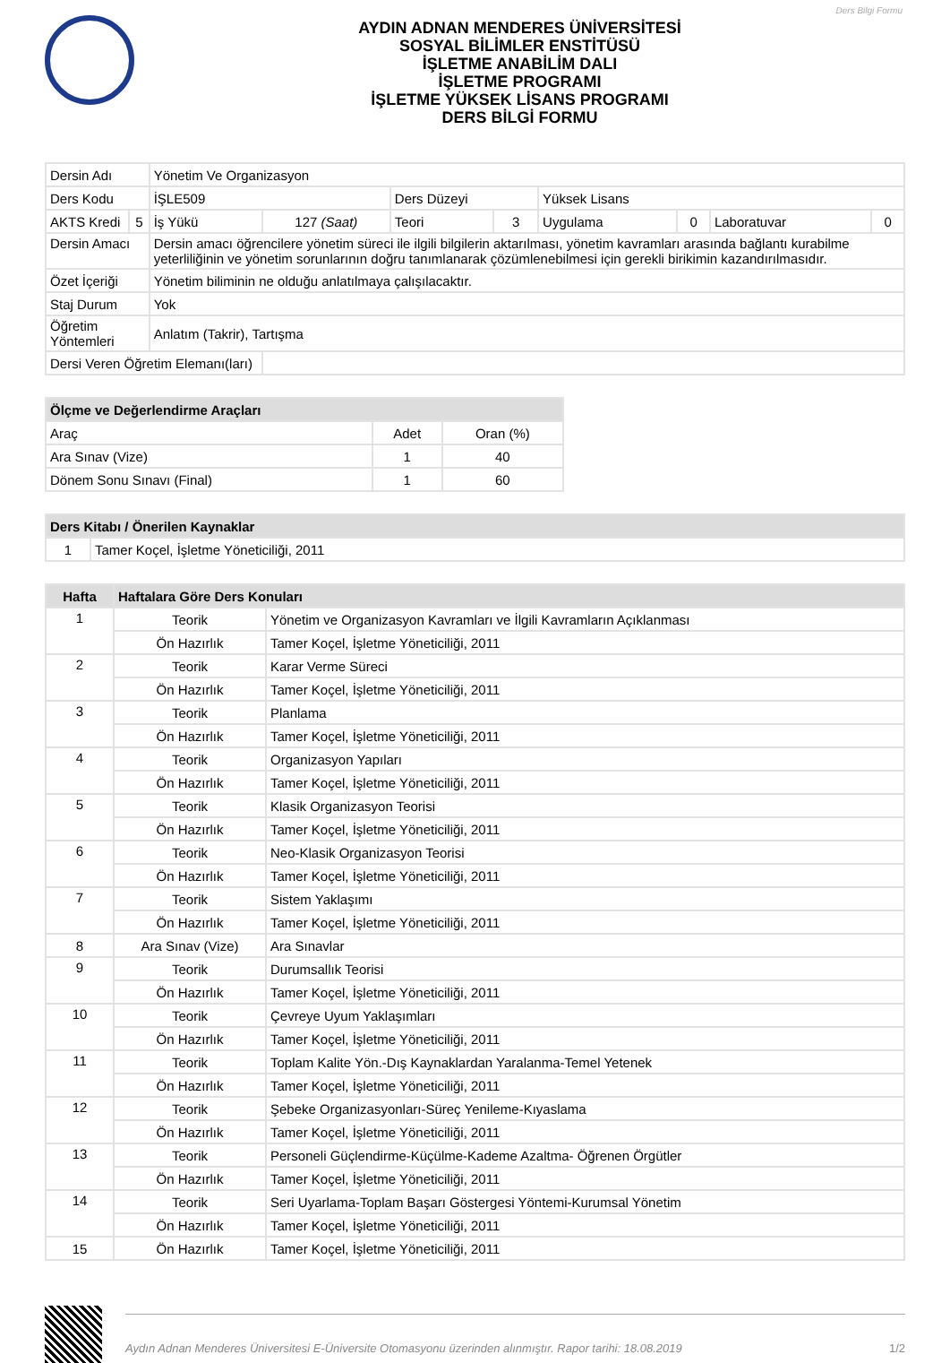Ders Bilgi Formu
AYDIN ADNAN MENDERES ÜNİVERSİTESİ
SOSYAL BİLİMLER ENSTİTÜSÜ
İŞLETME ANABİLİM DALI
İŞLETME PROGRAMI
İŞLETME YÜKSEK LİSANS PROGRAMI
DERS BİLGİ FORMU
| Dersin Adı | | Yönetim Ve Organizasyon | | | | | | | |
| Ders Kodu | | İŞLE509 | | Ders Düzeyi | | Yüksek Lisans | | | |
| AKTS Kredi | 5 | İş Yükü | 127 (Saat) | Teori | 3 | Uygulama | 0 | Laboratuvar | 0 |
| Dersin Amacı | | Dersin amacı öğrencilere yönetim süreci ile ilgili bilgilerin aktarılması, yönetim kavramları arasında bağlantı kurabilme yeterliliğinin ve yönetim sorunlarının doğru tanımlanarak çözümlenebilmesi için gerekli birikimin kazandırılmasıdır. | | | | | | | |
| Özet İçeriği | | Yönetim biliminin ne olduğu anlatılmaya çalışılacaktır. | | | | | | | |
| Staj Durum | | Yok | | | | | | | |
| Öğretim Yöntemleri | | Anlatım (Takrir), Tartışma | | | | | | | |
| Dersi Veren Öğretim Elemanı(ları) | | | | | | | | | |
| Ölçme ve Değerlendirme Araçları | | |
| --- | --- | --- |
| Araç | Adet | Oran (%) |
| Ara Sınav (Vize) | 1 | 40 |
| Dönem Sonu Sınavı (Final) | 1 | 60 |
| Ders Kitabı / Önerilen Kaynaklar | |
| --- | --- |
| 1 | Tamer Koçel, İşletme Yöneticiliği, 2011 |
| Hafta | Haftalara Göre Ders Konuları | |
| --- | --- | --- |
| 1 | Teorik | Yönetim ve Organizasyon Kavramları ve İlgili Kavramların Açıklanması |
| | Ön Hazırlık | Tamer Koçel, İşletme Yöneticiliği, 2011 |
| 2 | Teorik | Karar Verme Süreci |
| | Ön Hazırlık | Tamer Koçel, İşletme Yöneticiliği, 2011 |
| 3 | Teorik | Planlama |
| | Ön Hazırlık | Tamer Koçel, İşletme Yöneticiliği, 2011 |
| 4 | Teorik | Organizasyon Yapıları |
| | Ön Hazırlık | Tamer Koçel, İşletme Yöneticiliği, 2011 |
| 5 | Teorik | Klasik Organizasyon Teorisi |
| | Ön Hazırlık | Tamer Koçel, İşletme Yöneticiliği, 2011 |
| 6 | Teorik | Neo-Klasik Organizasyon Teorisi |
| | Ön Hazırlık | Tamer Koçel, İşletme Yöneticiliği, 2011 |
| 7 | Teorik | Sistem Yaklaşımı |
| | Ön Hazırlık | Tamer Koçel, İşletme Yöneticiliği, 2011 |
| 8 | Ara Sınav (Vize) | Ara Sınavlar |
| 9 | Teorik | Durumsallık Teorisi |
| | Ön Hazırlık | Tamer Koçel, İşletme Yöneticiliği, 2011 |
| 10 | Teorik | Çevreye Uyum Yaklaşımları |
| | Ön Hazırlık | Tamer Koçel, İşletme Yöneticiliği, 2011 |
| 11 | Teorik | Toplam Kalite Yön.-Dış Kaynaklardan Yaralanma-Temel Yetenek |
| | Ön Hazırlık | Tamer Koçel, İşletme Yöneticiliği, 2011 |
| 12 | Teorik | Şebeke Organizasyonları-Süreç Yenileme-Kıyaslama |
| | Ön Hazırlık | Tamer Koçel, İşletme Yöneticiliği, 2011 |
| 13 | Teorik | Personeli Güçlendirme-Küçülme-Kademe Azaltma- Öğrenen Örgütler |
| | Ön Hazırlık | Tamer Koçel, İşletme Yöneticiliği, 2011 |
| 14 | Teorik | Seri Uyarlama-Toplam Başarı Göstergesi Yöntemi-Kurumsal Yönetim |
| | Ön Hazırlık | Tamer Koçel, İşletme Yöneticiliği, 2011 |
| 15 | Ön Hazırlık | Tamer Koçel, İşletme Yöneticiliği, 2011 |
Aydın Adnan Menderes Üniversitesi E-Üniversite Otomasyonu üzerinden alınmıştır. Rapor tarihi: 18.08.2019 1/2